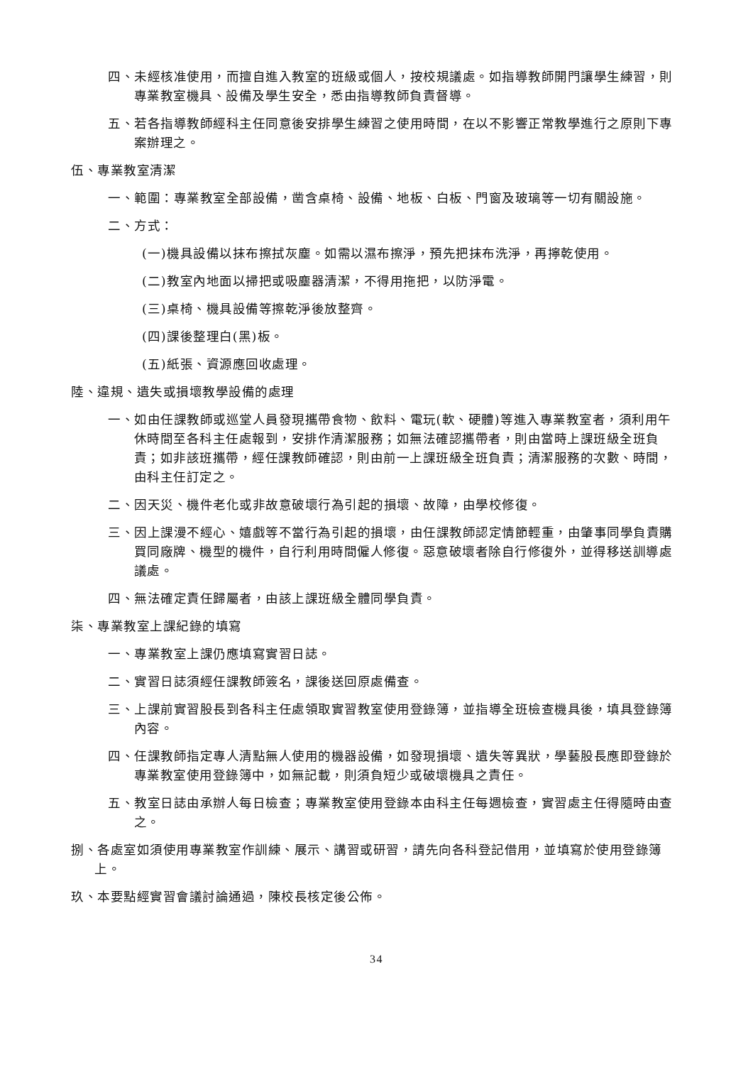四、未經核准使用，而擅自進入教室的班級或個人，按校規議處。如指導教師開門讓學生練習，則專業教室機具、設備及學生安全，悉由指導教師負責督導。
五、若各指導教師經科主任同意後安排學生練習之使用時間，在以不影響正常教學進行之原則下專案辦理之。
伍、專業教室清潔
一、範圍：專業教室全部設備，凿含桌椅、設備、地板、白板、門窗及玻璃等一切有關設施。
二、方式：
(一)機具設備以抹布擦拭灰塵。如需以濕布擦淨，預先把抹布洗淨，再擰乾使用。
(二)教室內地面以掃把或吸塵器清潔，不得用拖把，以防淨電。
(三)桌椅、機具設備等擦乾淨後放整齊。
(四)課後整理白(黑)板。
(五)紙張、資源應回收處理。
陸、違規、遺失或損壞教學設備的處理
一、如由任課教師或巡堂人員發現攜帶食物、飲料、電玩(軟、硬體)等進入專業教室者，須利用午休時間至各科主任處報到，安排作清潔服務；如無法確認攜帶者，則由當時上課班級全班負責；如非該班攜帶，經任課教師確認，則由前一上課班級全班負責；清潔服務的次數、時間，由科主任訂定之。
二、因天災、機件老化或非故意破壞行為引起的損壞、故障，由學校修復。
三、因上課漫不經心、嬉戲等不當行為引起的損壞，由任課教師認定情節輕重，由肇事同學負責購買同廠牌、機型的機件，自行利用時間僱人修復。惡意破壞者除自行修復外，並得移送訓導處議處。
四、無法確定責任歸屬者，由該上課班級全體同學負責。
柒、專業教室上課紀錄的填寫
一、專業教室上課仍應填寫實習日誌。
二、實習日誌須經任課教師簽名，課後送回原處備查。
三、上課前實習股長到各科主任處領取實習教室使用登錄簿，並指導全班檢查機具後，填具登錄簿內容。
四、任課教師指定專人清點無人使用的機器設備，如發現損壞、遺失等異狀，學藝股長應即登錄於專業教室使用登錄簿中，如無記載，則須負短少或破壞機具之責任。
五、教室日誌由承辦人每日檢查；專業教室使用登錄本由科主任每週檢查，實習處主任得隨時由查之。
捌、各處室如須使用專業教室作訓練、展示、講習或研習，請先向各科登記借用，並填寫於使用登錄簿上。
玖、本要點經實習會議討論通過，陳校長核定後公佈。
34